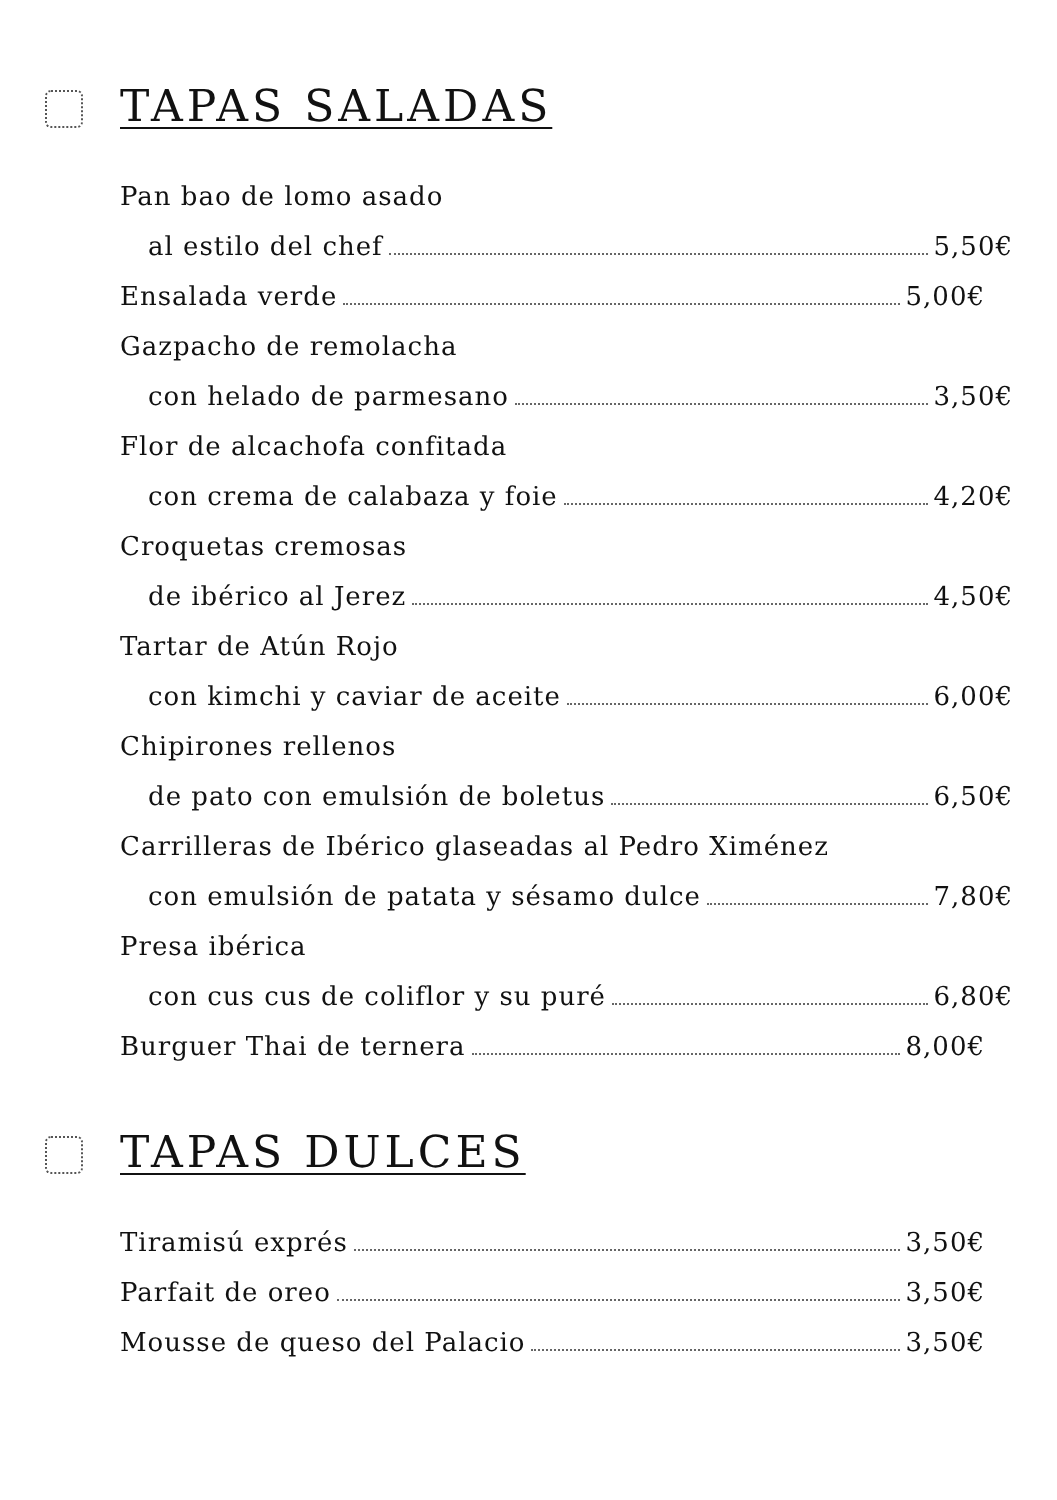TAPAS SALADAS
Pan bao de lomo asado
al estilo del chef 5,50€
Ensalada verde 5,00€
Gazpacho de remolacha
con helado de parmesano 3,50€
Flor de alcachofa confitada
con crema de calabaza y foie 4,20€
Croquetas cremosas
de ibérico al Jerez 4,50€
Tartar de Atún Rojo
con kimchi y caviar de aceite 6,00€
Chipirones rellenos
de pato con emulsión de boletus 6,50€
Carrilleras de Ibérico glaseadas al Pedro Ximénez
con emulsión de patata y sésamo dulce 7,80€
Presa ibérica
con cus cus de coliflor y su puré 6,80€
Burguer Thai de ternera 8,00€
TAPAS DULCES
Tiramisú exprés 3,50€
Parfait de oreo 3,50€
Mousse de queso del Palacio 3,50€